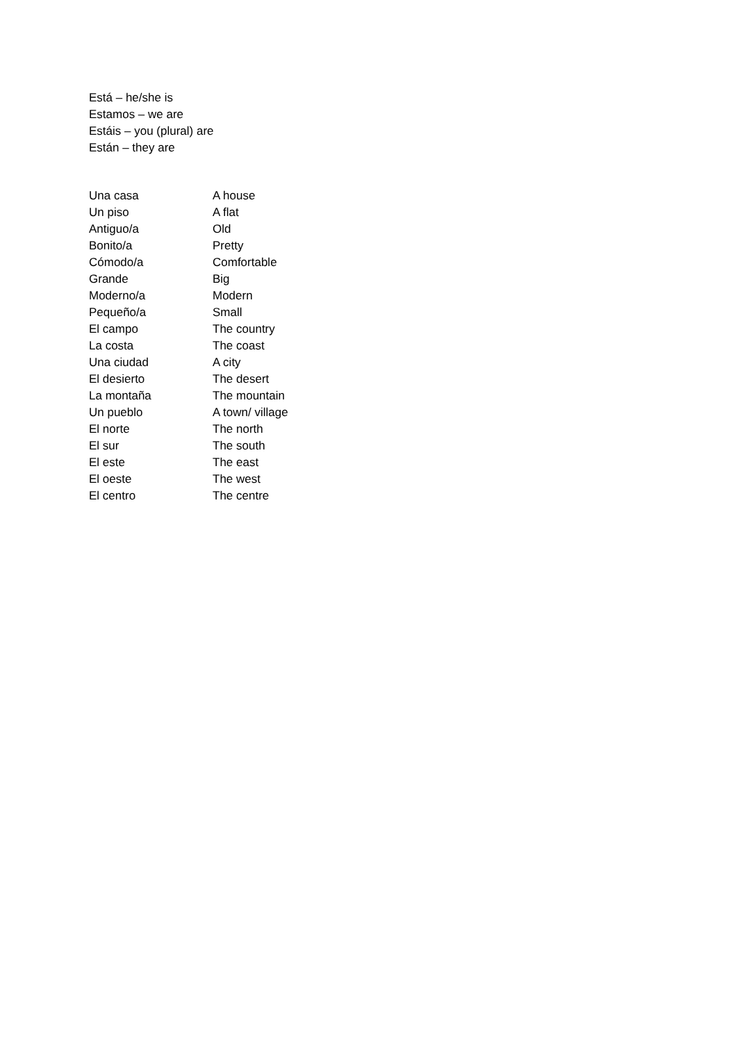Está – he/she is
Estamos – we are
Estáis – you (plural) are
Están – they are
| Una casa | A house |
| Un piso | A flat |
| Antiguo/a | Old |
| Bonito/a | Pretty |
| Cómodo/a | Comfortable |
| Grande | Big |
| Moderno/a | Modern |
| Pequeño/a | Small |
| El campo | The country |
| La costa | The coast |
| Una ciudad | A city |
| El desierto | The desert |
| La montaña | The mountain |
| Un pueblo | A town/ village |
| El norte | The north |
| El sur | The south |
| El este | The east |
| El oeste | The west |
| El centro | The centre |